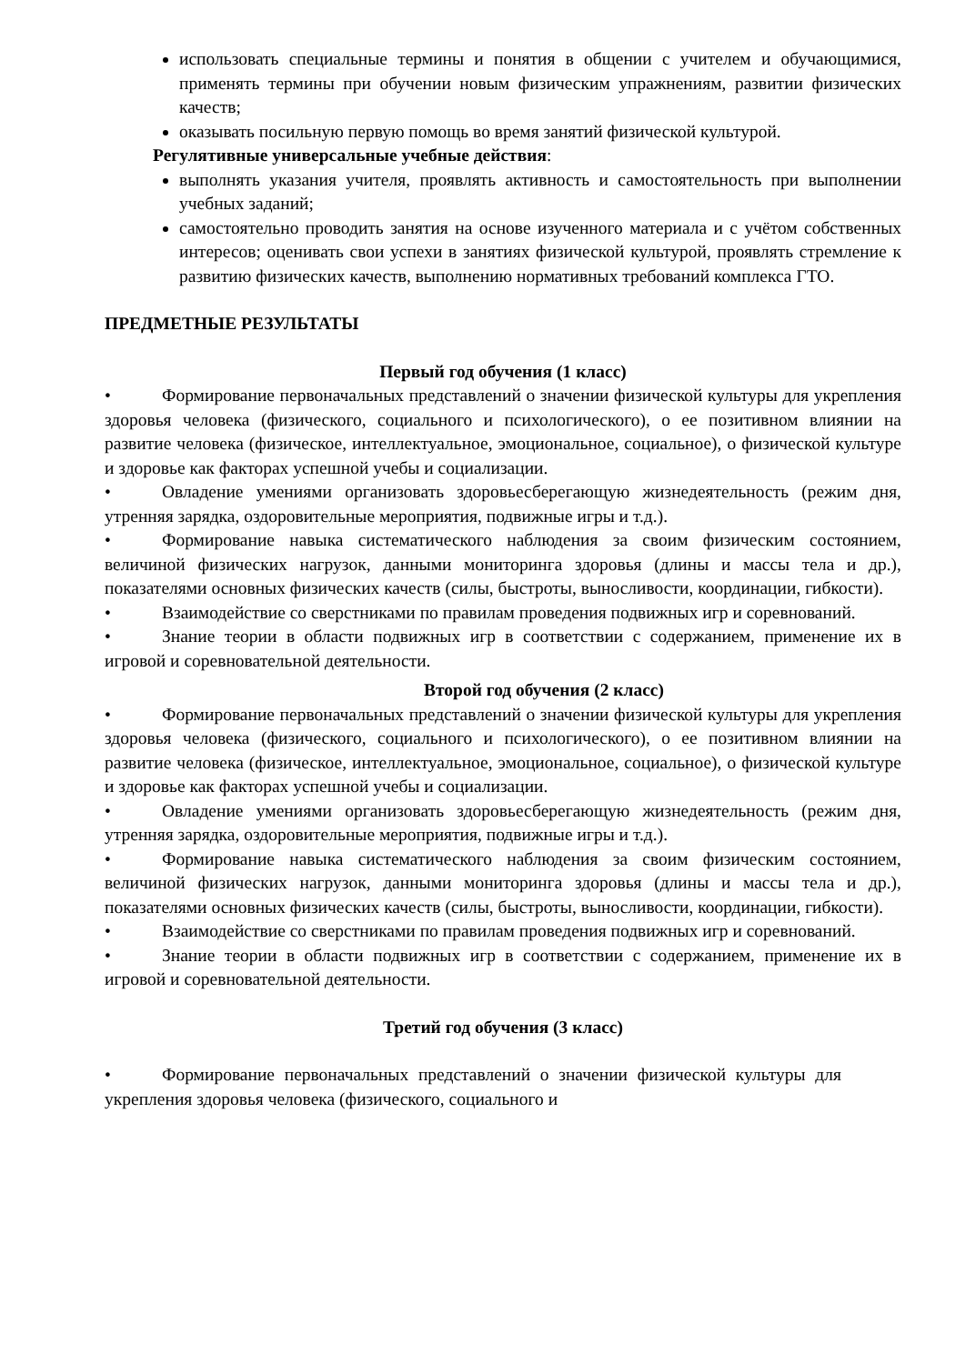использовать специальные термины и понятия в общении с учителем и обучающимися, применять термины при обучении новым физическим упражнениям, развитии физических качеств;
оказывать посильную первую помощь во время занятий физической культурой.
Регулятивные универсальные учебные действия:
выполнять указания учителя, проявлять активность и самостоятельность при выполнении учебных заданий;
самостоятельно проводить занятия на основе изученного материала и с учётом собственных интересов; оценивать свои успехи в занятиях физической культурой, проявлять стремление к развитию физических качеств, выполнению нормативных требований комплекса ГТО.
ПРЕДМЕТНЫЕ РЕЗУЛЬТАТЫ
Первый год обучения (1 класс)
• Формирование первоначальных представлений о значении физической культуры для укрепления здоровья человека (физического, социального и психологического), о ее позитивном влиянии на развитие человека (физическое, интеллектуальное, эмоциональное, социальное), о физической культуре и здоровье как факторах успешной учебы и социализации.
• Овладение умениями организовать здоровьесберегающую жизнедеятельность (режим дня, утренняя зарядка, оздоровительные мероприятия, подвижные игры и т.д.).
• Формирование навыка систематического наблюдения за своим физическим состоянием, величиной физических нагрузок, данными мониторинга здоровья (длины и массы тела и др.), показателями основных физических качеств (силы, быстроты, выносливости, координации, гибкости).
• Взаимодействие со сверстниками по правилам проведения подвижных игр и соревнований.
• Знание теории в области подвижных игр в соответствии с содержанием, применение их в игровой и соревновательной деятельности.
Второй год обучения (2 класс)
• Формирование первоначальных представлений о значении физической культуры для укрепления здоровья человека (физического, социального и психологического), о ее позитивном влиянии на развитие человека (физическое, интеллектуальное, эмоциональное, социальное), о физической культуре и здоровье как факторах успешной учебы и социализации.
• Овладение умениями организовать здоровьесберегающую жизнедеятельность (режим дня, утренняя зарядка, оздоровительные мероприятия, подвижные игры и т.д.).
• Формирование навыка систематического наблюдения за своим физическим состоянием, величиной физических нагрузок, данными мониторинга здоровья (длины и массы тела и др.), показателями основных физических качеств (силы, быстроты, выносливости, координации, гибкости).
• Взаимодействие со сверстниками по правилам проведения подвижных игр и соревнований.
• Знание теории в области подвижных игр в соответствии с содержанием, применение их в игровой и соревновательной деятельности.
Третий год обучения (3 класс)
• Формирование первоначальных представлений о значении физической культуры для укрепления здоровья человека (физического, социального и